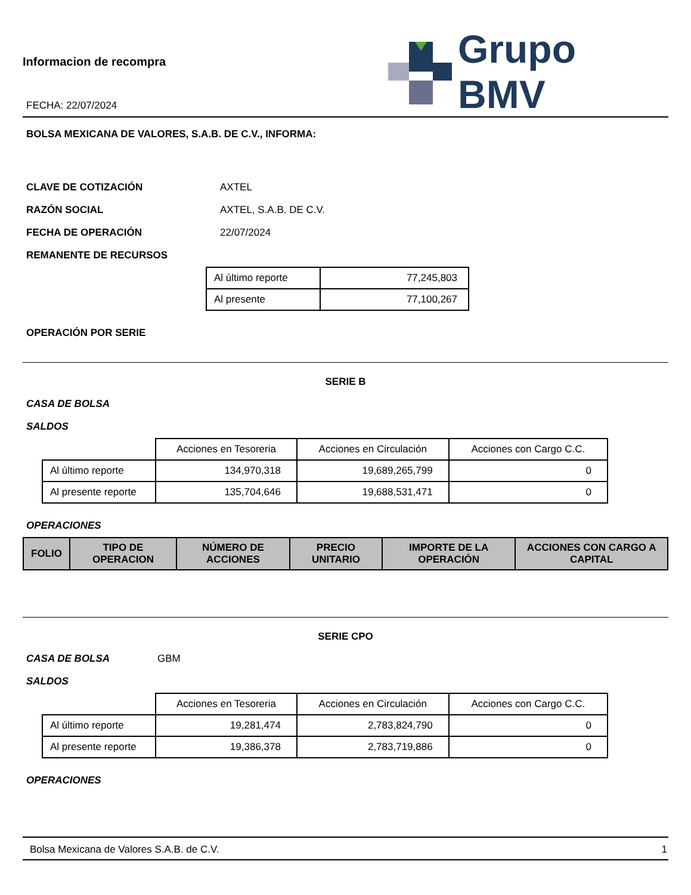Informacion de recompra
FECHA: 22/07/2024
Grupo BMV
BOLSA MEXICANA DE VALORES, S.A.B. DE C.V., INFORMA:
CLAVE DE COTIZACIÓN AXTEL
RAZÓN SOCIAL AXTEL, S.A.B. DE C.V.
FECHA DE OPERACIÓN 22/07/2024
REMANENTE DE RECURSOS
| Al último reporte | 77,245,803 |
| Al presente | 77,100,267 |
OPERACIÓN POR SERIE
SERIE B
CASA DE BOLSA
SALDOS
| | Acciones en Tesoreria | Acciones en Circulación | Acciones con Cargo C.C. |
| Al último reporte | 134,970,318 | 19,689,265,799 | 0 |
| Al presente reporte | 135,704,646 | 19,688,531,471 | 0 |
OPERACIONES
| FOLIO | TIPO DE OPERACION | NÚMERO DE ACCIONES | PRECIO UNITARIO | IMPORTE DE LA OPERACIÓN | ACCIONES CON CARGO A CAPITAL |
| --- | --- | --- | --- | --- | --- |
SERIE CPO
CASA DE BOLSA GBM
SALDOS
| | Acciones en Tesoreria | Acciones en Circulación | Acciones con Cargo C.C. |
| Al último reporte | 19,281,474 | 2,783,824,790 | 0 |
| Al presente reporte | 19,386,378 | 2,783,719,886 | 0 |
OPERACIONES
Bolsa Mexicana de Valores S.A.B. de C.V. 1